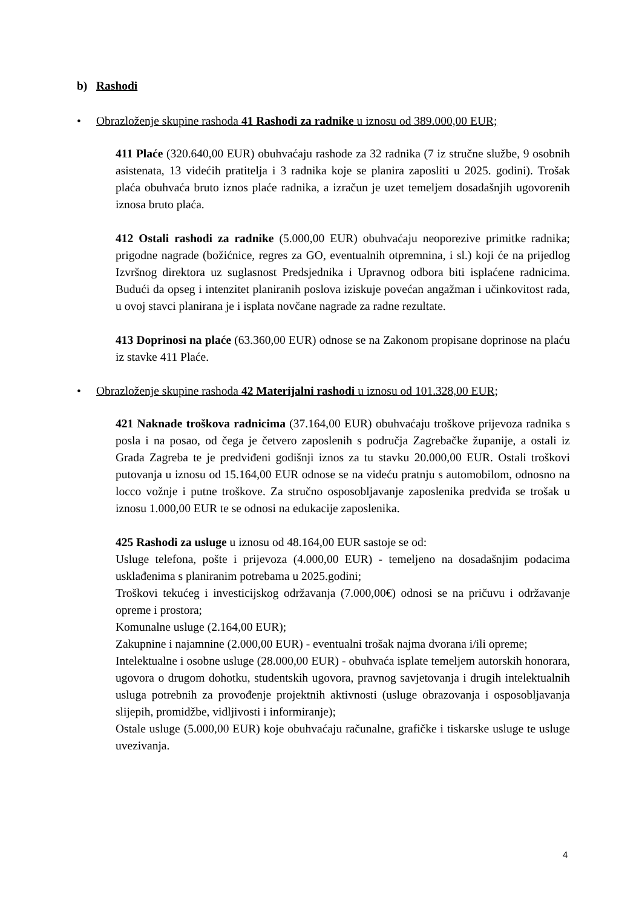b) Rashodi
• Obrazloženje skupine rashoda 41 Rashodi za radnike u iznosu od 389.000,00 EUR;
411 Plaće (320.640,00 EUR) obuhvaćaju rashode za 32 radnika (7 iz stručne službe, 9 osobnih asistenata, 13 videćih pratitelja i 3 radnika koje se planira zaposliti u 2025. godini). Trošak plaća obuhvaća bruto iznos plaće radnika, a izračun je uzet temeljem dosadašnjih ugovorenih iznosa bruto plaća.
412 Ostali rashodi za radnike (5.000,00 EUR) obuhvaćaju neoporezive primitke radnika; prigodne nagrade (božićnice, regres za GO, eventualnih otpremnina, i sl.) koji će na prijedlog Izvršnog direktora uz suglasnost Predsjednika i Upravnog odbora biti isplaćene radnicima. Budući da opseg i intenzitet planiranih poslova iziskuje povećan angažman i učinkovitost rada, u ovoj stavci planirana je i isplata novčane nagrade za radne rezultate.
413 Doprinosi na plaće (63.360,00 EUR) odnose se na Zakonom propisane doprinose na plaću iz stavke 411 Plaće.
• Obrazloženje skupine rashoda 42 Materijalni rashodi u iznosu od 101.328,00 EUR;
421 Naknade troškova radnicima (37.164,00 EUR) obuhvaćaju troškove prijevoza radnika s posla i na posao, od čega je četvero zaposlenih s područja Zagrebačke županije, a ostali iz Grada Zagreba te je predviđeni godišnji iznos za tu stavku 20.000,00 EUR. Ostali troškovi putovanja u iznosu od 15.164,00 EUR odnose se na videću pratnju s automobilom, odnosno na locco vožnje i putne troškove. Za stručno osposobljavanje zaposlenika predviđa se trošak u iznosu 1.000,00 EUR te se odnosi na edukacije zaposlenika.
425 Rashodi za usluge u iznosu od 48.164,00 EUR sastoje se od:
Usluge telefona, pošte i prijevoza (4.000,00 EUR) - temeljeno na dosadašnjim podacima usklađenima s planiranim potrebama u 2025.godini;
Troškovi tekućeg i investicijskog održavanja (7.000,00€) odnosi se na pričuvu i održavanje opreme i prostora;
Komunalne usluge (2.164,00 EUR);
Zakupnine i najamnine (2.000,00 EUR) - eventualni trošak najma dvorana i/ili opreme;
Intelektualne i osobne usluge (28.000,00 EUR) - obuhvaća isplate temeljem autorskih honorara, ugovora o drugom dohotku, studentskih ugovora, pravnog savjetovanja i drugih intelektualnih usluga potrebnih za provođenje projektnih aktivnosti (usluge obrazovanja i osposobljavanja slijepih, promidžbe, vidljivosti i informiranje);
Ostale usluge (5.000,00 EUR) koje obuhvaćaju računalne, grafičke i tiskarske usluge te usluge uvezivanja.
4